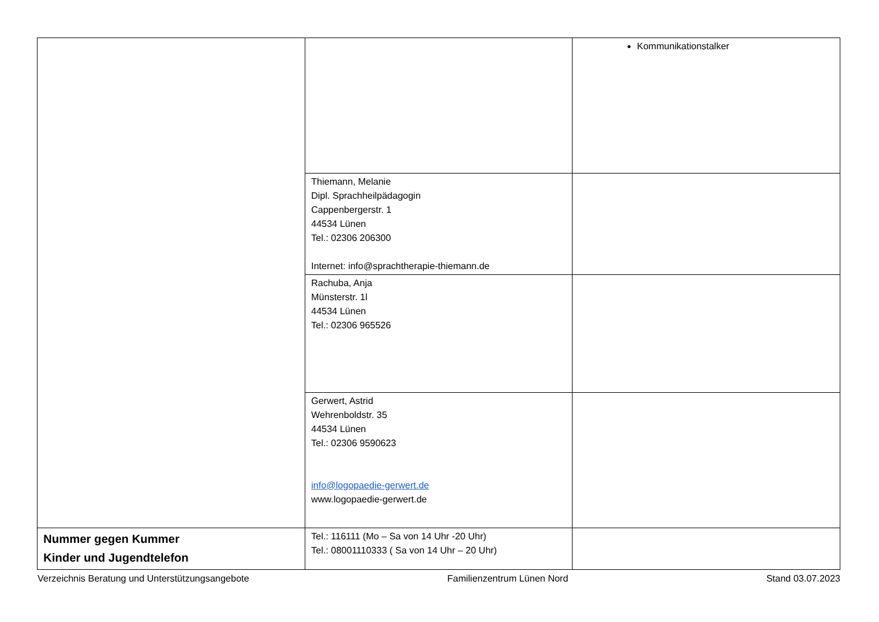| | | Kommunikationstalker |
| | Thiemann, Melanie Dipl. Sprachheilpädagogin Cappenbergerstr. 1 44534 Lünen Tel.: 02306 206300 Internet: info@sprachtherapie-thiemann.de | |
| | Rachuba, Anja Münsterstr. 1l 44534 Lünen Tel.: 02306 965526 | |
| | Gerwert, Astrid Wehrenboldstr. 35 44534 Lünen Tel.: 02306 9590623 info@logopaedie-gerwert.de www.logopaedie-gerwert.de | |
| Nummer gegen Kummer Kinder und Jugendtelefon | Tel.: 116111 (Mo – Sa von 14 Uhr -20 Uhr) Tel.: 08001110333 ( Sa von 14 Uhr – 20 Uhr) | |
Verzeichnis Beratung und Unterstützungsangebote Familienzentrum Lünen Nord Stand 03.07.2023